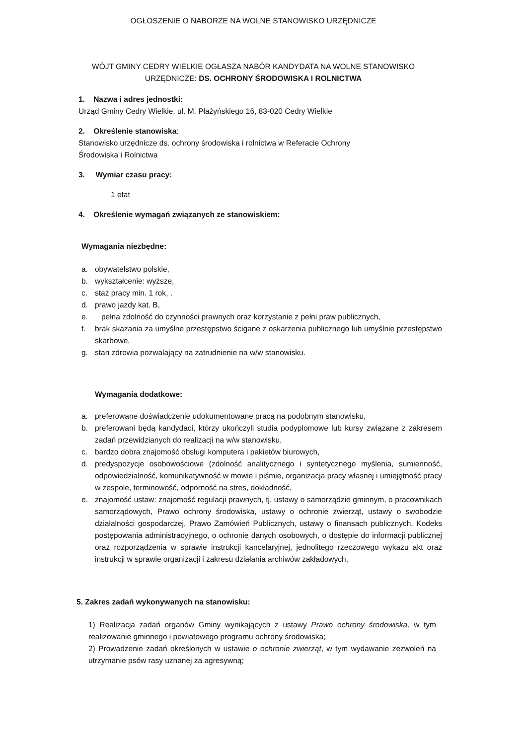OGŁOSZENIE O NABORZE NA WOLNE STANOWISKO URZĘDNICZE
WÓJT GMINY CEDRY WIELKIE OGŁASZA NABÓR KANDYDATA NA WOLNE STANOWISKO
URZĘDNICZE: DS. OCHRONY ŚRODOWISKA I ROLNICTWA
1. Nazwa i adres jednostki:
Urząd Gminy Cedry Wielkie, ul. M. Płażyńskiego 16, 83-020 Cedry Wielkie
2. Określenie stanowiska:
Stanowisko urzędnicze ds. ochrony środowiska i rolnictwa w Referacie Ochrony
Środowiska i Rolnictwa
3. Wymiar czasu pracy:
1 etat
4. Określenie wymagań związanych ze stanowiskiem:
Wymagania niezbędne:
a. obywatelstwo polskie,
b. wykształcenie: wyższe,
c. staż pracy min. 1 rok, ,
d. prawo jazdy kat. B,
e. pełna zdolność do czynności prawnych oraz korzystanie z pełni praw publicznych,
f. brak skazania za umyślne przestępstwo ścigane z oskarżenia publicznego lub umyślnie przestępstwo skarbowe,
g. stan zdrowia pozwalający na zatrudnienie na w/w stanowisku.
Wymagania dodatkowe:
a. preferowane doświadczenie udokumentowane pracą na podobnym stanowisku,
b. preferowani będą kandydaci, którzy ukończyli studia podyplomowe lub kursy związane z zakresem zadań przewidzianych do realizacji na w/w stanowisku,
c. bardzo dobra znajomość obsługi komputera i pakietów biurowych,
d. predyspozycje osobowościowe (zdolność analitycznego i syntetycznego myślenia, sumienność, odpowiedzialność, komunikatywność w mowie i piśmie, organizacja pracy własnej i umiejętność pracy w zespole, terminowość, odporność na stres, dokładność,
e. znajomość ustaw: znajomość regulacji prawnych, tj. ustawy o samorządzie gminnym, o pracownikach samorządowych, Prawo ochrony środowiska, ustawy o ochronie zwierząt, ustawy o swobodzie działalności gospodarczej, Prawo Zamówień Publicznych, ustawy o finansach publicznych, Kodeks postępowania administracyjnego, o ochronie danych osobowych, o dostępie do informacji publicznej oraz rozporządzenia w sprawie instrukcji kancelaryjnej, jednolitego rzeczowego wykazu akt oraz instrukcji w sprawie organizacji i zakresu działania archiwów zakładowych,
5. Zakres zadań wykonywanych na stanowisku:
1) Realizacja zadań organów Gminy wynikających z ustawy Prawo ochrony środowiska, w tym realizowanie gminnego i powiatowego programu ochrony środowiska;
2) Prowadzenie zadań określonych w ustawie o ochronie zwierząt, w tym wydawanie zezwoleń na utrzymanie psów rasy uznanej za agresywną;